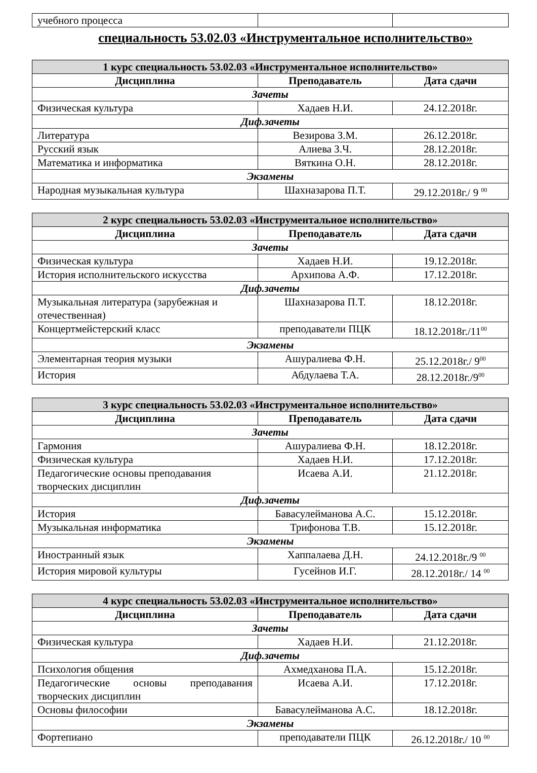| учебного процесса | | |
специальность 53.02.03 «Инструментальное исполнительство»
| 1 курс специальность 53.02.03 «Инструментальное исполнительство» | | |
| Дисциплина | Преподаватель | Дата сдачи |
| Зачеты | | |
| Физическая культура | Хадаев Н.И. | 24.12.2018г. |
| Диф.зачеты | | |
| Литература | Везирова З.М. | 26.12.2018г. |
| Русский язык | Алиева З.Ч. | 28.12.2018г. |
| Математика и информатика | Вяткина О.Н. | 28.12.2018г. |
| Экзамены | | |
| Народная музыкальная культура | Шахназарова П.Т. | 29.12.2018г./ 9 <sup>00</sup> |
| 2 курс специальность 53.02.03 «Инструментальное исполнительство» | | |
| Дисциплина | Преподаватель | Дата сдачи |
| Зачеты | | |
| Физическая культура | Хадаев Н.И. | 19.12.2018г. |
| История исполнительского искусства | Архипова А.Ф. | 17.12.2018г. |
| Диф.зачеты | | |
| Музыкальная литература (зарубежная и отечественная) | Шахназарова П.Т. | 18.12.2018г. |
| Концертмейстерский класс | преподаватели ПЦК | 18.12.2018г./11<sup>00</sup> |
| Экзамены | | |
| Элементарная теория музыки | Ашуралиева Ф.Н. | 25.12.2018г./ 9<sup>00</sup> |
| История | Абдулаева Т.А. | 28.12.2018г./9<sup>00</sup> |
| 3 курс специальность 53.02.03 «Инструментальное исполнительство» | | |
| Дисциплина | Преподаватель | Дата сдачи |
| Зачеты | | |
| Гармония | Ашуралиева Ф.Н. | 18.12.2018г. |
| Физическая культура | Хадаев Н.И. | 17.12.2018г. |
| Педагогические основы преподавания творческих дисциплин | Исаева А.И. | 21.12.2018г. |
| Диф.зачеты | | |
| История | Бавасулейманова А.С. | 15.12.2018г. |
| Музыкальная информатика | Трифонова Т.В. | 15.12.2018г. |
| Экзамены | | |
| Иностранный язык | Хаппалаева Д.Н. | 24.12.2018г./9 <sup>00</sup> |
| История мировой культуры | Гусейнов И.Г. | 28.12.2018г./ 14 <sup>00</sup> |
| 4 курс специальность 53.02.03 «Инструментальное исполнительство» | | |
| Дисциплина | Преподаватель | Дата сдачи |
| Зачеты | | |
| Физическая культура | Хадаев Н.И. | 21.12.2018г. |
| Диф.зачеты | | |
| Психология общения | Ахмедханова П.А. | 15.12.2018г. |
| Педагогические основы преподавания творческих дисциплин | Исаева А.И. | 17.12.2018г. |
| Основы философии | Бавасулейманова А.С. | 18.12.2018г. |
| Экзамены | | |
| Фортепиано | преподаватели ПЦК | 26.12.2018г./ 10 <sup>00</sup> |